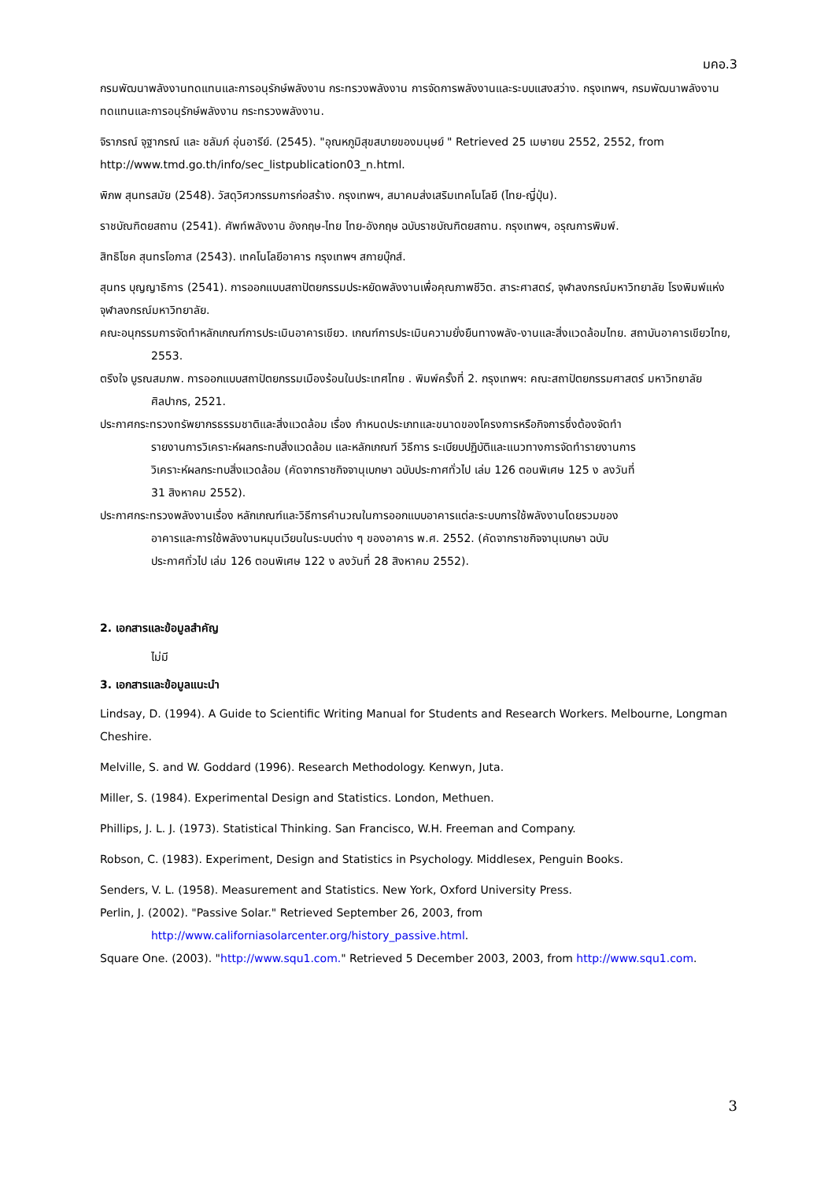มคอ.3
กรมพัฒนาพลังงานทดแทนและการอนุรักษ์พลังงาน กระทรวงพลังงาน การจัดการพลังงานและระบบแสงสว่าง. กรุงเทพฯ, กรมพัฒนาพลังงานทดแทนและการอนุรักษ์พลังงาน กระทรวงพลังงาน.
จิราภรณ์ จุฐากรณ์ และ ชลัมภ์ อุ่นอารีย์. (2545). "อุณหภูมิสุขสบายของมนุษย์ " Retrieved 25 เมษายน 2552, 2552, from http://www.tmd.go.th/info/sec_listpublication03_n.html.
พิภพ สุนทรสมัย (2548). วัสดุวิศวกรรมการก่อสร้าง. กรุงเทพฯ, สมาคมส่งเสริมเทคโนโลยี (ไทย-ญี่ปุ่น).
ราชบัณฑิตยสถาน (2541). ศัพท์พลังงาน อังกฤษ-ไทย ไทย-อังกฤษ ฉบับราชบัณฑิตยสถาน. กรุงเทพฯ, อรุณการพิมพ์.
สิทธิโชค สุนทรโอภาส (2543). เทคโนโลยีอาคาร กรุงเทพฯ สกายบุ๊กส์.
สุนทร บุญญาธิการ (2541). การออกแบบสถาปัตยกรรมประหยัดพลังงานเพื่อคุณภาพชีวิต. สาระศาสตร์, จุฬาลงกรณ์มหาวิทยาลัย โรงพิมพ์แห่งจุฬาลงกรณ์มหาวิทยาลัย.
คณะอนุกรรมการจัดทำหลักเกณฑ์การประเมินอาคารเขียว. เกณฑ์การประเมินความยั่งยืนทางพลัง-งานและสิ่งแวดล้อมไทย. สถาบันอาคารเขียวไทย, 2553.
ตรึงใจ บูรณสมภพ. การออกแบบสถาปัตยกรรมเมืองร้อนในประเทศไทย . พิมพ์ครั้งที่ 2. กรุงเทพฯ: คณะสถาปัตยกรรมศาสตร์ มหาวิทยาลัยศิลปากร, 2521.
ประกาศกระทรวงทรัพยากรธรรมชาติและสิ่งแวดล้อม เรื่อง กำหนดประเภทและขนาดของโครงการหรือกิจการซึ่งต้องจัดทำรายงานการวิเคราะห์ผลกระทบสิ่งแวดล้อม และหลักเกณฑ์ วิธีการ ระเบียบปฏิบัติและแนวทางการจัดทำรายงานการวิเคราะห์ผลกระทบสิ่งแวดล้อม (คัดจากราชกิจจานุเบกษา ฉบับประกาศทั่วไป เล่ม 126 ตอนพิเศษ 125 ง ลงวันที่ 31 สิงหาคม 2552).
ประกาศกระทรวงพลังงานเรื่อง หลักเกณฑ์และวิธีการคำนวณในการออกแบบอาคารแต่ละระบบการใช้พลังงานโดยรวมของอาคารและการใช้พลังงานหมุนเวียนในระบบต่าง ๆ ของอาคาร พ.ศ. 2552. (คัดจากราชกิจจานุเบกษา ฉบับประกาศทั่วไป เล่ม 126 ตอนพิเศษ 122 ง ลงวันที่ 28 สิงหาคม 2552).
2. เอกสารและข้อมูลสำคัญ
ไม่มี
3. เอกสารและข้อมูลแนะนำ
Lindsay, D. (1994). A Guide to Scientific Writing Manual for Students and Research Workers. Melbourne, Longman Cheshire.
Melville, S. and W. Goddard (1996). Research Methodology. Kenwyn, Juta.
Miller, S. (1984). Experimental Design and Statistics. London, Methuen.
Phillips, J. L. J. (1973). Statistical Thinking. San Francisco, W.H. Freeman and Company.
Robson, C. (1983). Experiment, Design and Statistics in Psychology. Middlesex, Penguin Books.
Senders, V. L. (1958). Measurement and Statistics. New York, Oxford University Press.
Perlin, J. (2002). "Passive Solar." Retrieved September 26, 2003, from
http://www.californiasolarcenter.org/history_passive.html.
Square One. (2003). "http://www.squ1.com." Retrieved 5 December 2003, 2003, from http://www.squ1.com.
3